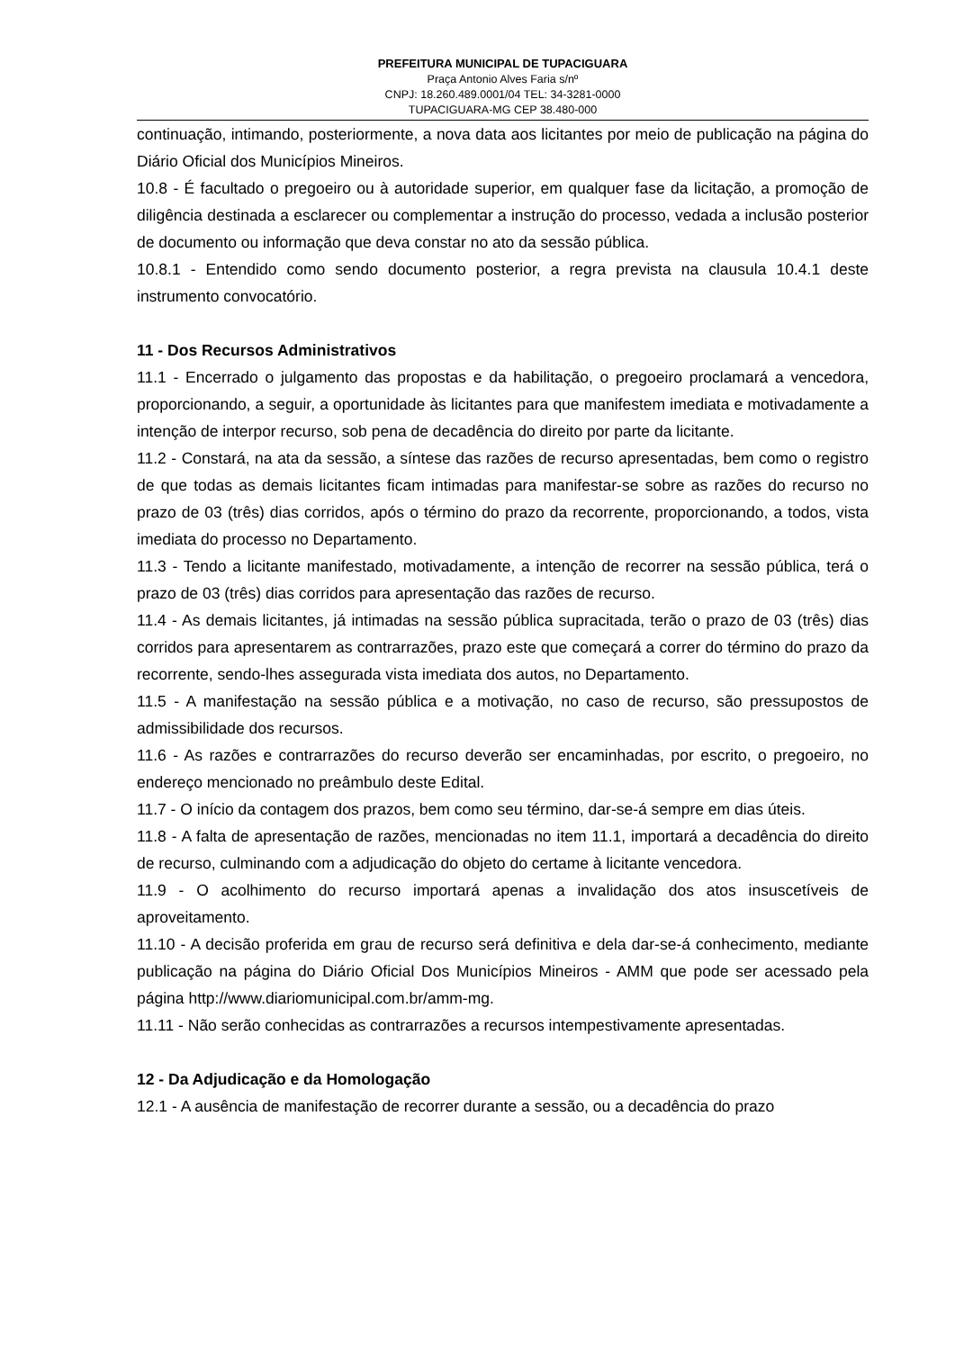PREFEITURA MUNICIPAL DE TUPACIGUARA
Praça Antonio Alves Faria s/nº
CNPJ: 18.260.489.0001/04 TEL: 34-3281-0000
TUPACIGUARA-MG CEP 38.480-000
continuação, intimando, posteriormente, a nova data aos licitantes por meio de publicação na página do Diário Oficial dos Municípios Mineiros.
10.8 - É facultado o pregoeiro ou à autoridade superior, em qualquer fase da licitação, a promoção de diligência destinada a esclarecer ou complementar a instrução do processo, vedada a inclusão posterior de documento ou informação que deva constar no ato da sessão pública.
10.8.1 - Entendido como sendo documento posterior, a regra prevista na clausula 10.4.1 deste instrumento convocatório.
11 - Dos Recursos Administrativos
11.1 - Encerrado o julgamento das propostas e da habilitação, o pregoeiro proclamará a vencedora, proporcionando, a seguir, a oportunidade às licitantes para que manifestem imediata e motivadamente a intenção de interpor recurso, sob pena de decadência do direito por parte da licitante.
11.2 - Constará, na ata da sessão, a síntese das razões de recurso apresentadas, bem como o registro de que todas as demais licitantes ficam intimadas para manifestar-se sobre as razões do recurso no prazo de 03 (três) dias corridos, após o término do prazo da recorrente, proporcionando, a todos, vista imediata do processo no Departamento.
11.3 - Tendo a licitante manifestado, motivadamente, a intenção de recorrer na sessão pública, terá o prazo de 03 (três) dias corridos para apresentação das razões de recurso.
11.4 - As demais licitantes, já intimadas na sessão pública supracitada, terão o prazo de 03 (três) dias corridos para apresentarem as contrarrazões, prazo este que começará a correr do término do prazo da recorrente, sendo-lhes assegurada vista imediata dos autos, no Departamento.
11.5 - A manifestação na sessão pública e a motivação, no caso de recurso, são pressupostos de admissibilidade dos recursos.
11.6 - As razões e contrarrazões do recurso deverão ser encaminhadas, por escrito, o pregoeiro, no endereço mencionado no preâmbulo deste Edital.
11.7 - O início da contagem dos prazos, bem como seu término, dar-se-á sempre em dias úteis.
11.8 - A falta de apresentação de razões, mencionadas no item 11.1, importará a decadência do direito de recurso, culminando com a adjudicação do objeto do certame à licitante vencedora.
11.9 - O acolhimento do recurso importará apenas a invalidação dos atos insuscetíveis de aproveitamento.
11.10 - A decisão proferida em grau de recurso será definitiva e dela dar-se-á conhecimento, mediante publicação na página do Diário Oficial Dos Municípios Mineiros - AMM que pode ser acessado pela página http://www.diariomunicipal.com.br/amm-mg.
11.11 - Não serão conhecidas as contrarrazões a recursos intempestivamente apresentadas.
12 - Da Adjudicação e da Homologação
12.1 - A ausência de manifestação de recorrer durante a sessão, ou a decadência do prazo